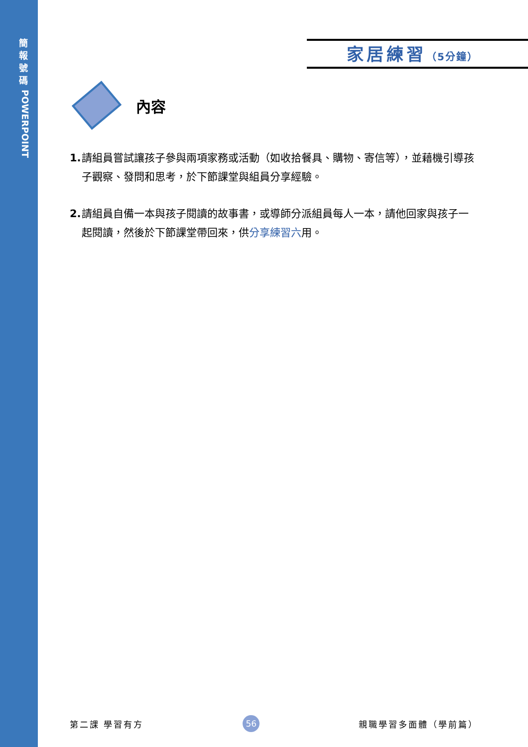簡
報
號
碼
POWERPOINT
家居練習（5分鐘）
內容
1. 請組員嘗試讓孩子參與兩項家務或活動（如收拾餐具、購物、寄信等），並藉機引導孩子觀察、發問和思考，於下節課堂與組員分享經驗。
2. 請組員自備一本與孩子閱讀的故事書，或導師分派組員每人一本，請他回家與孩子一起閱讀，然後於下節課堂帶回來，供分享練習六用。
第二課 學習有方 56 親職學習多面體（學前篇）